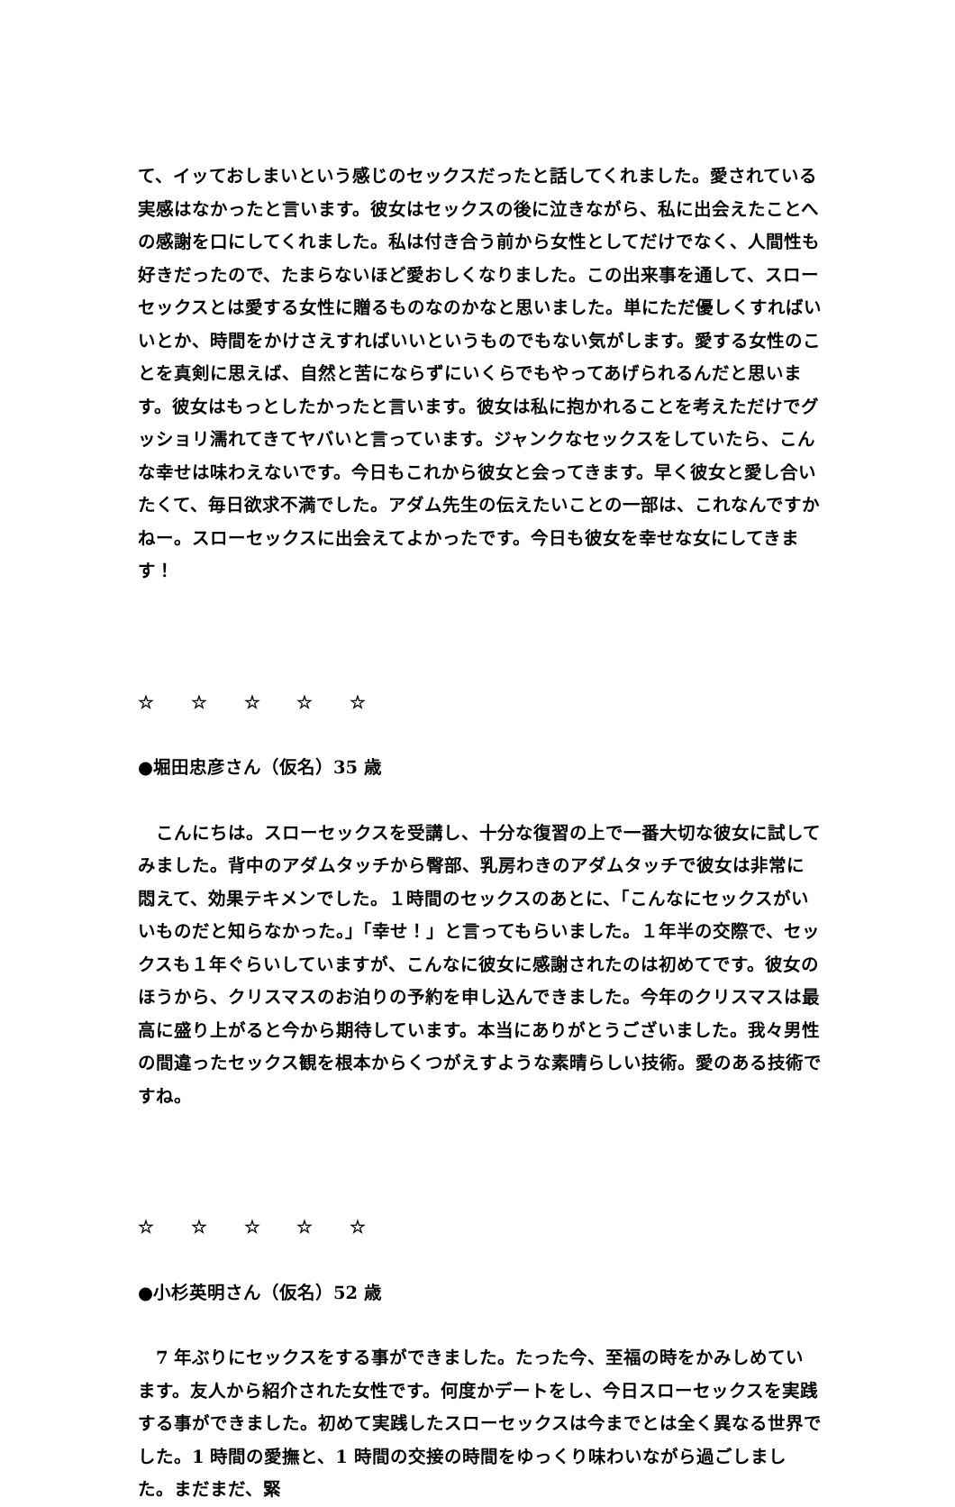て、イッておしまいという感じのセックスだったと話してくれました。愛されている実感はなかったと言います。彼女はセックスの後に泣きながら、私に出会えたことへの感謝を口にしてくれました。私は付き合う前から女性としてだけでなく、人間性も好きだったので、たまらないほど愛おしくなりました。この出来事を通して、スローセックスとは愛する女性に贈るものなのかなと思いました。単にただ優しくすればいいとか、時間をかけさえすればいいというものでもない気がします。愛する女性のことを真剣に思えば、自然と苦にならずにいくらでもやってあげられるんだと思います。彼女はもっとしたかったと言います。彼女は私に抱かれることを考えただけでグッショリ濡れてきてヤバいと言っています。ジャンクなセックスをしていたら、こんな幸せは味わえないです。今日もこれから彼女と会ってきます。早く彼女と愛し合いたくて、毎日欲求不満でした。アダム先生の伝えたいことの一部は、これなんですかねー。スローセックスに出会えてよかったです。今日も彼女を幸せな女にしてきます！
☆ ☆ ☆ ☆ ☆
●堀田忠彦さん（仮名）35 歳
　こんにちは。スローセックスを受講し、十分な復習の上で一番大切な彼女に試してみました。背中のアダムタッチから臀部、乳房わきのアダムタッチで彼女は非常に悶えて、効果テキメンでした。１時間のセックスのあとに、「こんなにセックスがいいものだと知らなかった。」「幸せ！」と言ってもらいました。１年半の交際で、セックスも１年ぐらいしていますが、こんなに彼女に感謝されたのは初めてです。彼女のほうから、クリスマスのお泊りの予約を申し込んできました。今年のクリスマスは最高に盛り上がると今から期待しています。本当にありがとうございました。我々男性の間違ったセックス観を根本からくつがえすような素晴らしい技術。愛のある技術ですね。
☆ ☆ ☆ ☆ ☆
●小杉英明さん（仮名）52 歳
　7 年ぶりにセックスをする事ができました。たった今、至福の時をかみしめています。友人から紹介された女性です。何度かデートをし、今日スローセックスを実践する事ができました。初めて実践したスローセックスは今までとは全く異なる世界でした。1 時間の愛撫と、1 時間の交接の時間をゆっくり味わいながら過ごしました。まだまだ、緊